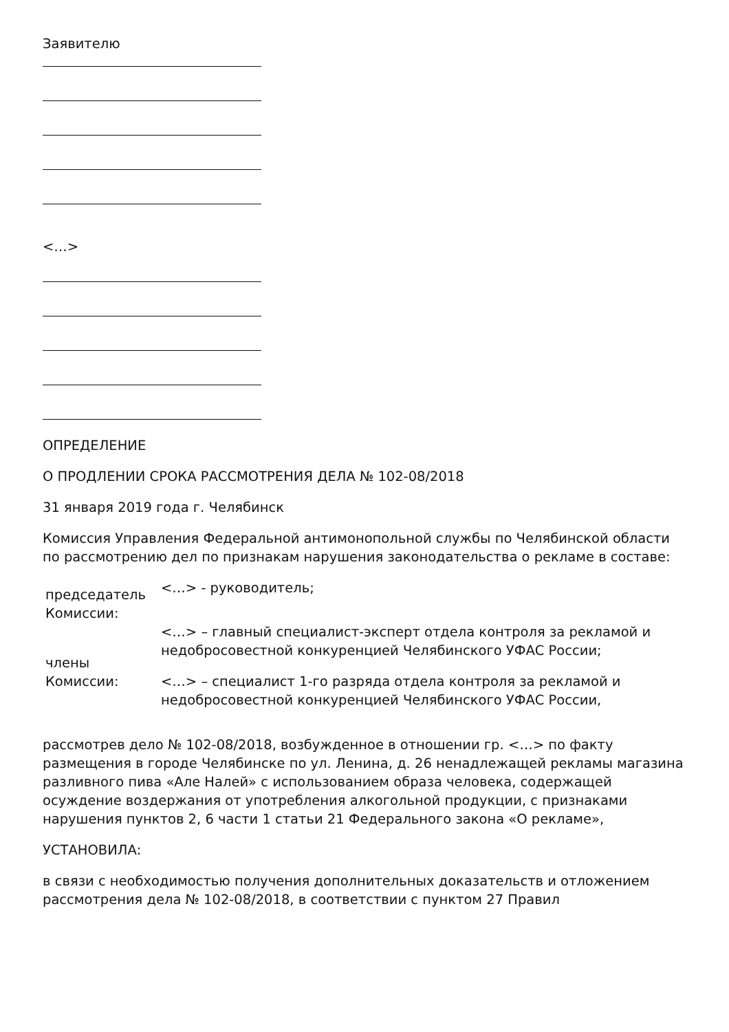Заявителю
<…>
ОПРЕДЕЛЕНИЕ
О ПРОДЛЕНИИ СРОКА РАССМОТРЕНИЯ ДЕЛА № 102-08/2018
31 января 2019 года г. Челябинск
Комиссия Управления Федеральной антимонопольной службы по Челябинской области по рассмотрению дел по признакам нарушения законодательства о рекламе в составе:
| председатель Комиссии: | <…> - руководитель; |
| члены Комиссии: | <…> – главный специалист-эксперт отдела контроля за рекламой и недобросовестной конкуренцией Челябинского УФАС России; <…> – специалист 1-го разряда отдела контроля за рекламой и недобросовестной конкуренцией Челябинского УФАС России, |
рассмотрев дело № 102-08/2018, возбужденное в отношении гр. <…> по факту размещения в городе Челябинске по ул. Ленина, д. 26 ненадлежащей рекламы магазина разливного пива «Але Налей» с использованием образа человека, содержащей осуждение воздержания от употребления алкогольной продукции, с признаками нарушения пунктов 2, 6 части 1 статьи 21 Федерального закона «О рекламе»,
УСТАНОВИЛА:
в связи с необходимостью получения дополнительных доказательств и отложением рассмотрения дела № 102-08/2018, в соответствии с пунктом 27 Правил